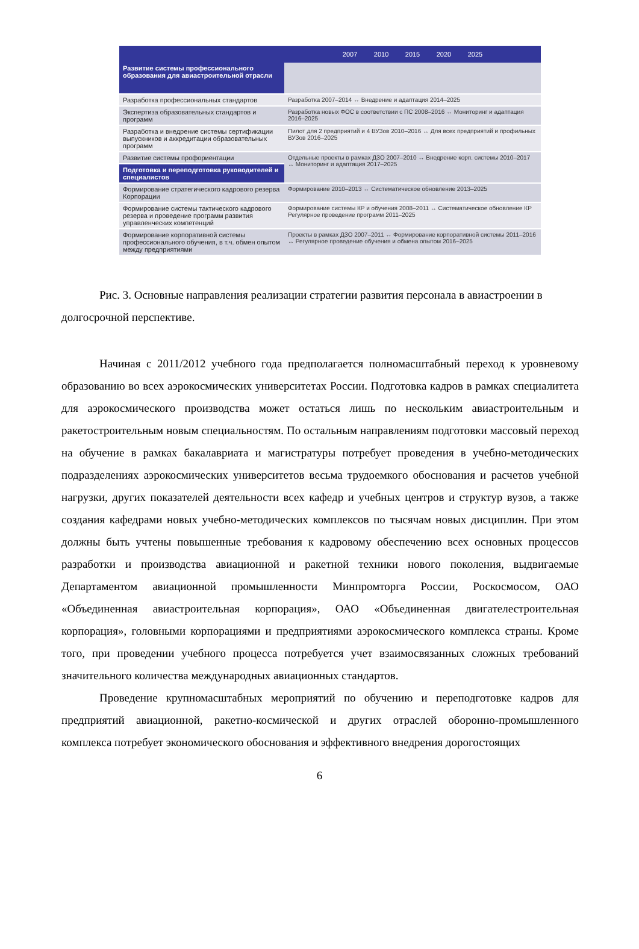| | 2007 2010 2015 2020 2025 |
| --- | --- |
| Развитие системы профессионального образования для авиастроительной отрасли | |
| Разработка профессиональных стандартов | Разработка 2007–2014 ↔ Внедрение и адаптация 2014–2025 |
| Экспертиза образовательных стандартов и программ | Разработка новых ФОС в соответствии с ПС 2008–2016 ↔ Мониторинг и адаптация 2016–2025 |
| Разработка и внедрение системы сертификации выпускников и аккредитации образовательных программ | Пилот для 2 предприятий и 4 ВУЗов 2010–2016 ↔ Для всех предприятий и профильных ВУЗов 2016–2025 |
| Развитие системы профориентации | Отдельные проекты в рамках ДЗО 2007–2010 ↔ Внедрение корп. системы 2010–2017 ↔ Мониторинг и адаптация 2017–2025 |
| Подготовка и переподготовка руководителей и специалистов | |
| Формирование стратегического кадрового резерва Корпорации | Формирование 2010–2013 ↔ Систематическое обновление 2013–2025 |
| Формирование системы тактического кадрового резерва и проведение программ развития управленческих компетенций | Формирование системы КР и обучения 2008–2011 ↔ Систематическое обновление КР Регулярное проведение программ 2011–2025 |
| Формирование корпоративной системы профессионального обучения, в т.ч. обмен опытом между предприятиями | Проекты в рамках ДЗО 2007–2011 ↔ Формирование корпоративной системы 2011–2016 ↔ Регулярное проведение обучения и обмена опытом 2016–2025 |
Рис. 3. Основные направления реализации стратегии развития персонала в авиастроении в долгосрочной перспективе.
Начиная с 2011/2012 учебного года предполагается полномасштабный переход к уровневому образованию во всех аэрокосмических университетах России. Подготовка кадров в рамках специалитета для аэрокосмического производства может остаться лишь по нескольким авиастроительным и ракетостроительным новым специальностям. По остальным направлениям подготовки массовый переход на обучение в рамках бакалавриата и магистратуры потребует проведения в учебно-методических подразделениях аэрокосмических университетов весьма трудоемкого обоснования и расчетов учебной нагрузки, других показателей деятельности всех кафедр и учебных центров и структур вузов, а также создания кафедрами новых учебно-методических комплексов по тысячам новых дисциплин. При этом должны быть учтены повышенные требования к кадровому обеспечению всех основных процессов разработки и производства авиационной и ракетной техники нового поколения, выдвигаемые Департаментом авиационной промышленности Минпромторга России, Роскосмосом, ОАО «Объединенная авиастроительная корпорация», ОАО «Объединенная двигателестроительная корпорация», головными корпорациями и предприятиями аэрокосмического комплекса страны. Кроме того, при проведении учебного процесса потребуется учет взаимосвязанных сложных требований значительного количества международных авиационных стандартов.
Проведение крупномасштабных мероприятий по обучению и переподготовке кадров для предприятий авиационной, ракетно-космической и других отраслей оборонно-промышленного комплекса потребует экономического обоснования и эффективного внедрения дорогостоящих
6